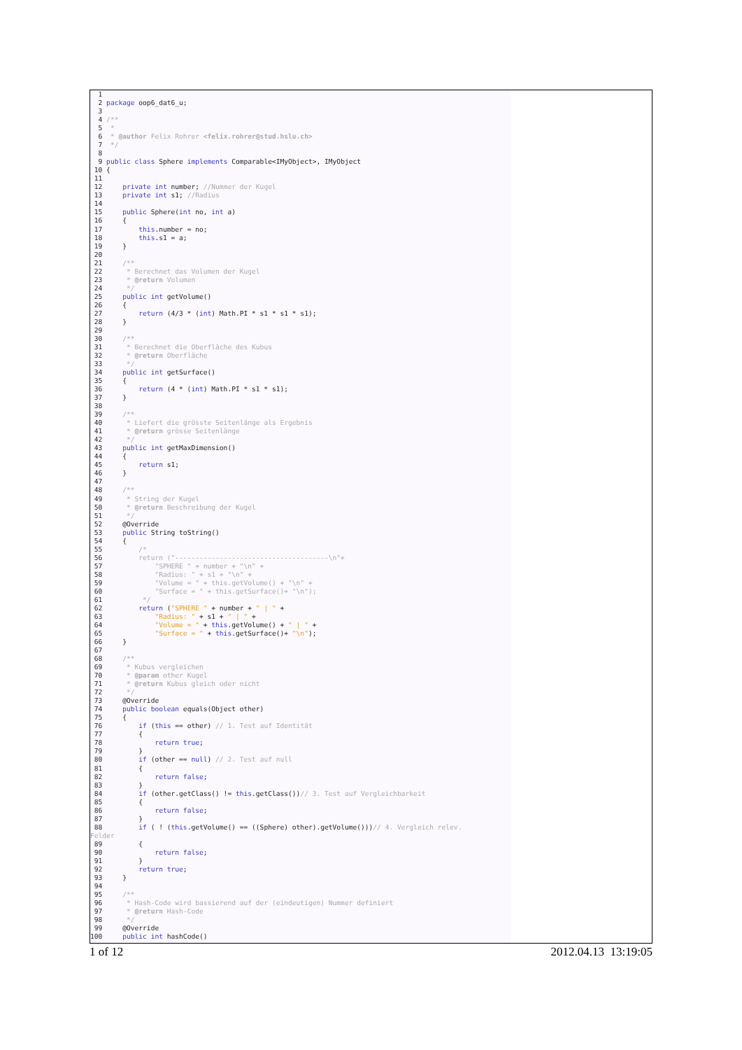1
  2 package oop6_dat6_u;
  3
  4 /**
  5  *
  6  * @author Felix Rohrer <felix.rohrer@stud.hslu.ch>
  7  */
  8
  9 public class Sphere implements Comparable<IMyObject>, IMyObject
 10 {
 11
 12     private int number; //Nummer der Kugel
 13     private int s1; //Radius
 14
 15     public Sphere(int no, int a)
 16     {
 17         this.number = no;
 18         this.s1 = a;
 19     }
 20
 21     /**
 22      * Berechnet das Volumen der Kugel
 23      * @return Volumen
 24      */
 25     public int getVolume()
 26     {
 27         return (4/3 * (int) Math.PI * s1 * s1 * s1);
 28     }
 29
 30     /**
 31      * Berechnet die Oberfläche des Kubus
 32      * @return Oberfläche
 33      */
 34     public int getSurface()
 35     {
 36         return (4 * (int) Math.PI * s1 * s1);
 37     }
 38
 39     /**
 40      * Liefert die grösste Seitenlänge als Ergebnis
 41      * @return grösse Seitenlänge
 42      */
 43     public int getMaxDimension()
 44     {
 45         return s1;
 46     }
 47
 48     /**
 49      * String der Kugel
 50      * @return Beschreibung der Kugel
 51      */
 52     @Override
 53     public String toString()
 54     {
 55         /*
 56         return ("--------------------------------------\n"+
 57             "SPHERE " + number + "\n" +
 58             "Radius: " + s1 + "\n" +
 59             "Volume = " + this.getVolume() + "\n" +
 60             "Surface = " + this.getSurface()+ "\n");
 61          */
 62         return ("SPHERE " + number + " | " +
 63             "Radius: " + s1 + " | " +
 64             "Volume = " + this.getVolume() + " | " +
 65             "Surface = " + this.getSurface()+ "\n");
 66     }
 67
 68     /**
 69      * Kubus vergleichen
 70      * @param other Kugel
 71      * @return Kubus gleich oder nicht
 72      */
 73     @Override
 74     public boolean equals(Object other)
 75     {
 76         if (this == other) // 1. Test auf Identität
 77         {
 78             return true;
 79         }
 80         if (other == null) // 2. Test auf null
 81         {
 82             return false;
 83         }
 84         if (other.getClass() != this.getClass())// 3. Test auf Vergleichbarkeit
 85         {
 86             return false;
 87         }
 88         if ( ! (this.getVolume() == ((Sphere) other).getVolume()))// 4. Vergleich relev.
Felder
 89         {
 90             return false;
 91         }
 92         return true;
 93     }
 94
 95     /**
 96      * Hash-Code wird bassierend auf der (eindeutigen) Nummer definiert
 97      * @return Hash-Code
 98      */
 99     @Override
100     public int hashCode()
1 of 12 2012.04.13 13:19:05